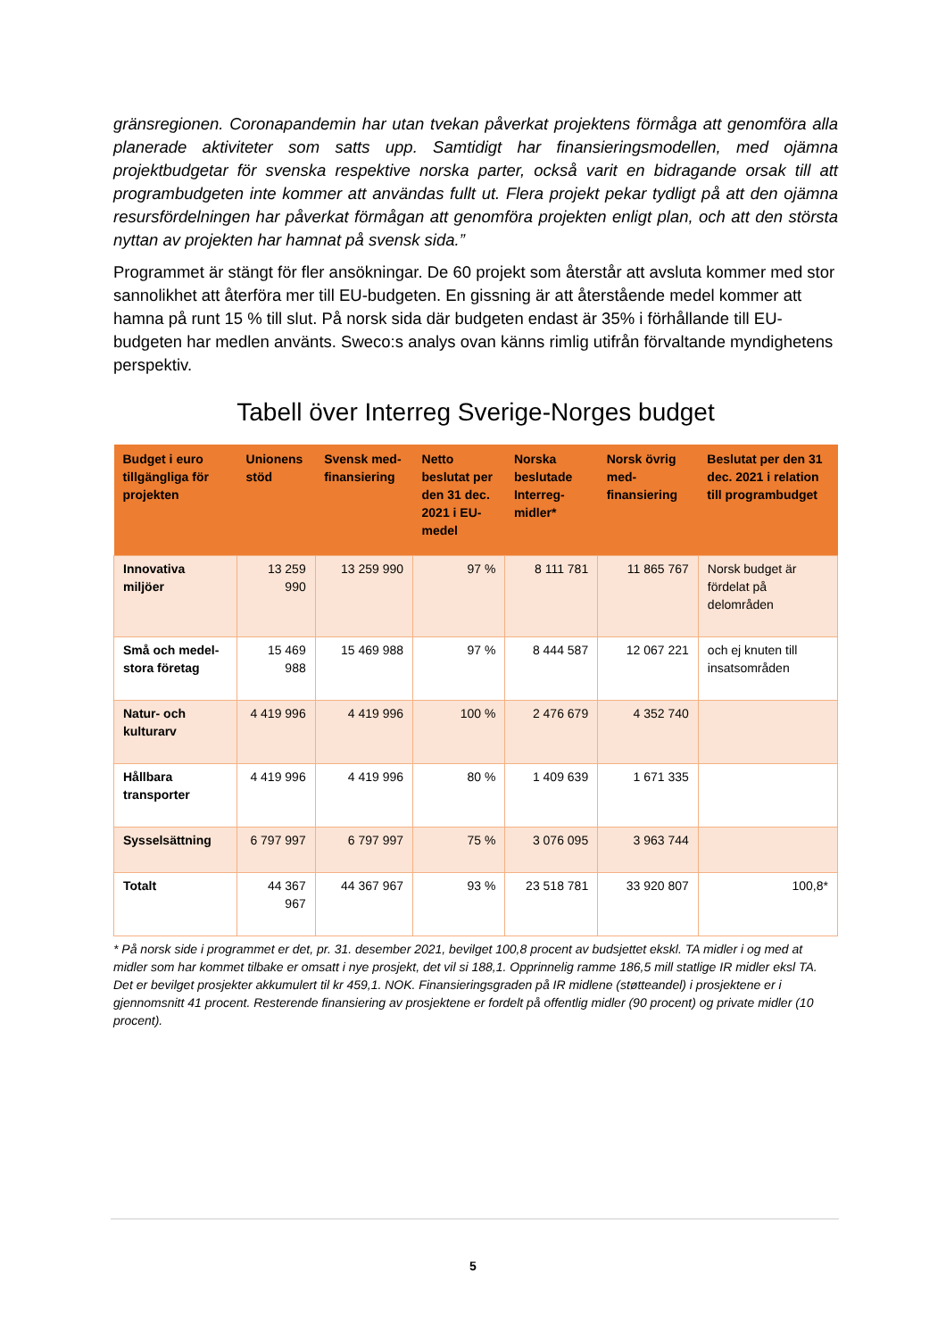gränsregionen. Coronapandemin har utan tvekan påverkat projektens förmåga att genomföra alla planerade aktiviteter som satts upp. Samtidigt har finansieringsmodellen, med ojämna projektbudgetar för svenska respektive norska parter, också varit en bidragande orsak till att programbudgeten inte kommer att användas fullt ut. Flera projekt pekar tydligt på att den ojämna resursfördelningen har påverkat förmågan att genomföra projekten enligt plan, och att den största nyttan av projekten har hamnat på svensk sida.”
Programmet är stängt för fler ansökningar. De 60 projekt som återstår att avsluta kommer med stor sannolikhet att återföra mer till EU-budgeten. En gissning är att återstående medel kommer att hamna på runt 15 % till slut. På norsk sida där budgeten endast är 35% i förhållande till EU-budgeten har medlen använts. Sweco:s analys ovan känns rimlig utifrån förvaltande myndighetens perspektiv.
Tabell över Interreg Sverige-Norges budget
| Budget i euro tillgängliga för projekten | Unionens stöd | Svensk med-finansiering | Netto beslutat per den 31 dec. 2021 i EU-medel | Norska beslutade Interreg-midler* | Norsk övrig med-finansiering | Beslutat per den 31 dec. 2021 i relation till programbudget |
| --- | --- | --- | --- | --- | --- | --- |
| Innovativa miljöer | 13 259 990 | 13 259 990 | 97 % | 8 111 781 | 11 865 767 | Norsk budget är fördelat på delområden |
| Små och medel-stora företag | 15 469 988 | 15 469 988 | 97 % | 8 444 587 | 12 067 221 | och ej knuten till insatsområden |
| Natur- och kulturarv | 4 419 996 | 4 419 996 | 100 % | 2 476 679 | 4 352 740 | |
| Hållbara transporter | 4 419 996 | 4 419 996 | 80 % | 1 409 639 | 1 671 335 | |
| Sysselsättning | 6 797 997 | 6 797 997 | 75 % | 3 076 095 | 3 963 744 | |
| Totalt | 44 367 967 | 44 367 967 | 93 % | 23 518 781 | 33 920 807 | 100,8* |
* På norsk side i programmet er det, pr. 31. desember 2021, bevilget 100,8 procent av budsjettet ekskl. TA midler i og med at midler som har kommet tilbake er omsatt i nye prosjekt, det vil si 188,1. Opprinnelig ramme 186,5 mill statlige IR midler eksl TA. Det er bevilget prosjekter akkumulert til kr 459,1. NOK. Finansieringsgraden på IR midlene (støtteandel) i prosjektene er i gjennomsnitt 41 procent. Resterende finansiering av prosjektene er fordelt på offentlig midler (90 procent) og private midler (10 procent).
5